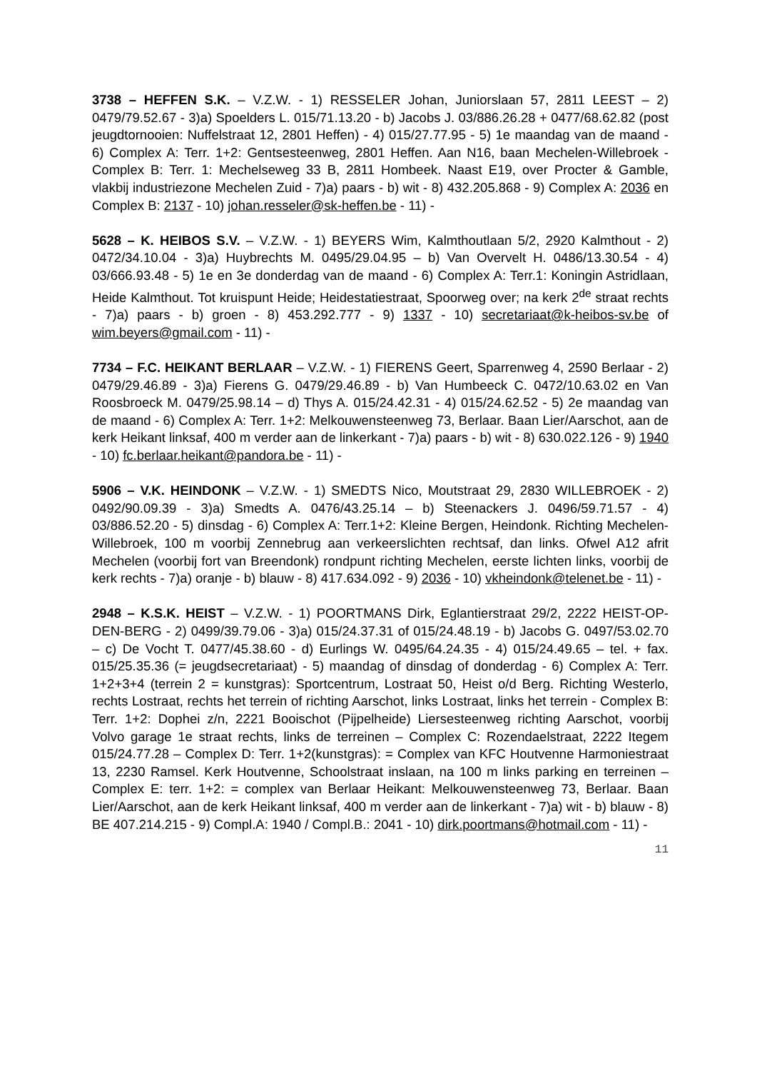3738 – HEFFEN S.K. – V.Z.W. - 1) RESSELER Johan, Juniorslaan 57, 2811 LEEST – 2) 0479/79.52.67 - 3)a) Spoelders L. 015/71.13.20 - b) Jacobs J. 03/886.26.28 + 0477/68.62.82 (post jeugdtornooien: Nuffelstraat 12, 2801 Heffen) - 4) 015/27.77.95 - 5) 1e maandag van de maand - 6) Complex A: Terr. 1+2: Gentsesteenweg, 2801 Heffen. Aan N16, baan Mechelen-Willebroek - Complex B: Terr. 1: Mechelseweg 33 B, 2811 Hombeek. Naast E19, over Procter & Gamble, vlakbij industriezone Mechelen Zuid - 7)a) paars - b) wit - 8) 432.205.868 - 9) Complex A: 2036 en Complex B: 2137 - 10) johan.resseler@sk-heffen.be - 11) -
5628 – K. HEIBOS S.V. – V.Z.W. - 1) BEYERS Wim, Kalmthoutlaan 5/2, 2920 Kalmthout - 2) 0472/34.10.04 - 3)a) Huybrechts M. 0495/29.04.95 – b) Van Overvelt H. 0486/13.30.54 - 4) 03/666.93.48 - 5) 1e en 3e donderdag van de maand - 6) Complex A: Terr.1: Koningin Astridlaan, Heide Kalmthout. Tot kruispunt Heide; Heidestatiestraat, Spoorweg over; na kerk 2<sup>de</sup> straat rechts - 7)a) paars - b) groen - 8) 453.292.777 - 9) 1337 - 10) secretariaat@k-heibos-sv.be of wim.beyers@gmail.com - 11) -
7734 – F.C. HEIKANT BERLAAR – V.Z.W. - 1) FIERENS Geert, Sparrenweg 4, 2590 Berlaar - 2) 0479/29.46.89 - 3)a) Fierens G. 0479/29.46.89 - b) Van Humbeeck C. 0472/10.63.02 en Van Roosbroeck M. 0479/25.98.14 – d) Thys A. 015/24.42.31 - 4) 015/24.62.52 - 5) 2e maandag van de maand - 6) Complex A: Terr. 1+2: Melkouwensteenweg 73, Berlaar. Baan Lier/Aarschot, aan de kerk Heikant linksaf, 400 m verder aan de linkerkant - 7)a) paars - b) wit - 8) 630.022.126 - 9) 1940 - 10) fc.berlaar.heikant@pandora.be - 11) -
5906 – V.K. HEINDONK – V.Z.W. - 1) SMEDTS Nico, Moutstraat 29, 2830 WILLEBROEK - 2) 0492/90.09.39 - 3)a) Smedts A. 0476/43.25.14 – b) Steenackers J. 0496/59.71.57 - 4) 03/886.52.20 - 5) dinsdag - 6) Complex A: Terr.1+2: Kleine Bergen, Heindonk. Richting Mechelen-Willebroek, 100 m voorbij Zennebrug aan verkeerslichten rechtsaf, dan links. Ofwel A12 afrit Mechelen (voorbij fort van Breendonk) rondpunt richting Mechelen, eerste lichten links, voorbij de kerk rechts - 7)a) oranje - b) blauw - 8) 417.634.092 - 9) 2036 - 10) vkheindonk@telenet.be - 11) -
2948 – K.S.K. HEIST – V.Z.W. - 1) POORTMANS Dirk, Eglantierstraat 29/2, 2222 HEIST-OP-DEN-BERG - 2) 0499/39.79.06 - 3)a) 015/24.37.31 of 015/24.48.19 - b) Jacobs G. 0497/53.02.70 – c) De Vocht T. 0477/45.38.60 - d) Eurlings W. 0495/64.24.35 - 4) 015/24.49.65 – tel. + fax. 015/25.35.36 (= jeugdsecretariaat) - 5) maandag of dinsdag of donderdag - 6) Complex A: Terr. 1+2+3+4 (terrein 2 = kunstgras): Sportcentrum, Lostraat 50, Heist o/d Berg. Richting Westerlo, rechts Lostraat, rechts het terrein of richting Aarschot, links Lostraat, links het terrein - Complex B: Terr. 1+2: Dophei z/n, 2221 Booischot (Pijpelheide) Liersesteenweg richting Aarschot, voorbij Volvo garage 1e straat rechts, links de terreinen – Complex C: Rozendaelstraat, 2222 Itegem 015/24.77.28 – Complex D: Terr. 1+2(kunstgras): = Complex van KFC Houtvenne Harmoniestraat 13, 2230 Ramsel. Kerk Houtvenne, Schoolstraat inslaan, na 100 m links parking en terreinen – Complex E: terr. 1+2: = complex van Berlaar Heikant: Melkouwensteenweg 73, Berlaar. Baan Lier/Aarschot, aan de kerk Heikant linksaf, 400 m verder aan de linkerkant - 7)a) wit - b) blauw - 8) BE 407.214.215 - 9) Compl.A: 1940 / Compl.B.: 2041 - 10) dirk.poortmans@hotmail.com - 11) -
11